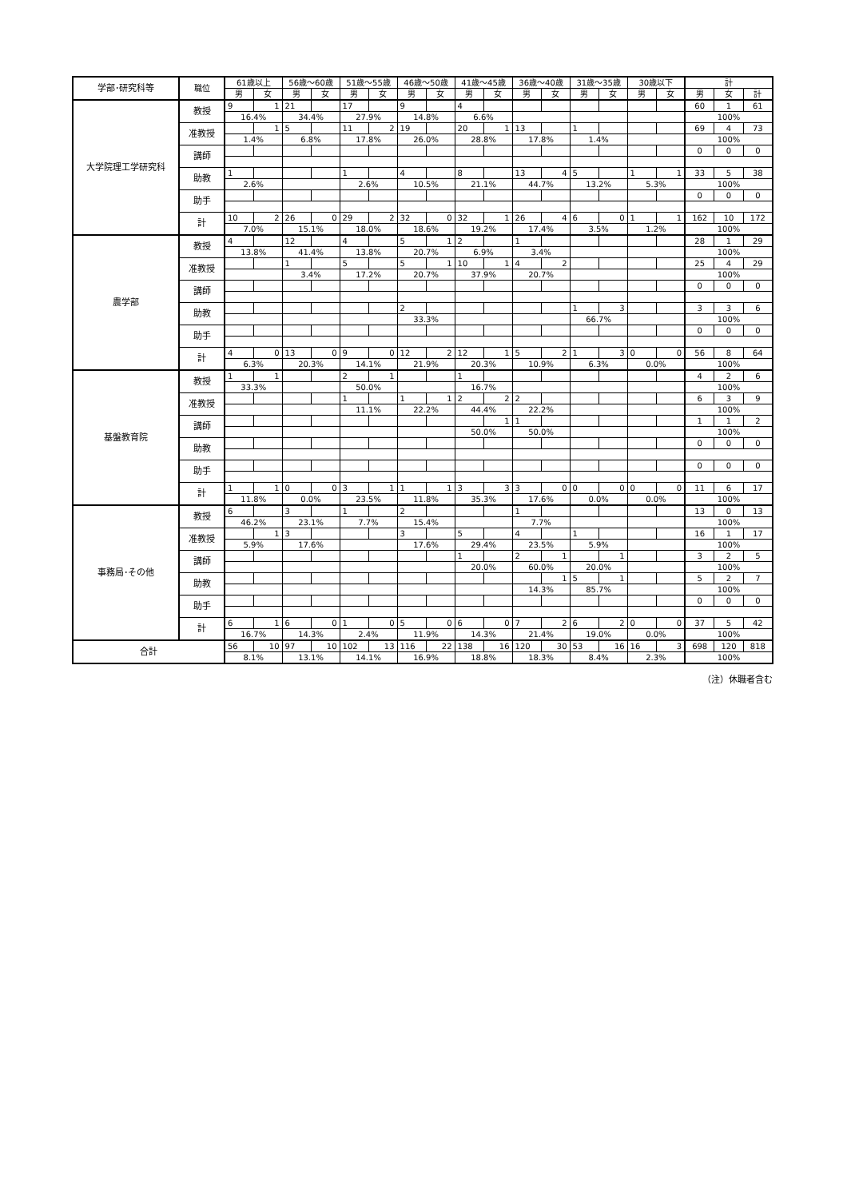| 学部･研究科等 | 職位 | 61歳以上 | | 56歳～60歳 | | 51歳～55歳 | | 46歳～50歳 | | 41歳～45歳 | | 36歳～40歳 | | 31歳～35歳 | | 30歳以下 | | 計 | | |
| --- | --- | --- | --- | --- | --- | --- | --- | --- | --- | --- | --- | --- | --- | --- | --- | --- | --- | --- | --- | --- |
| | | 男 | 女 | 男 | 女 | 男 | 女 | 男 | 女 | 男 | 女 | 男 | 女 | 男 | 女 | 男 | 女 | 男 | 女 | 計 |
| 大学院理工学研究科 | 教授 | 9 | 1 | 21 | | 17 | | 9 | | 4 | | | | | | | | 60 | 1 | 61 |
| | | 16.4% | | 34.4% | | 27.9% | | 14.8% | | 6.6% | | | | | | | | 100% | | |
| | 准教授 | | 1 | 5 | | 11 | 2 | 19 | | 20 | 1 | 13 | | 1 | | | | 69 | 4 | 73 |
| | | 1.4% | | 6.8% | | 17.8% | | 26.0% | | 28.8% | | 17.8% | | 1.4% | | | | 100% | | |
| | 講師 | | | | | | | | | | | | | | | | | 0 | 0 | 0 |
| | 助教 | 1 | | | | 1 | | 4 | | 8 | | 13 | 4 | 5 | | 1 | 1 | 33 | 5 | 38 |
| | | 2.6% | | | | 2.6% | | 10.5% | | 21.1% | | 44.7% | | 13.2% | | 5.3% | | 100% | | |
| | 助手 | | | | | | | | | | | | | | | | | 0 | 0 | 0 |
| | 計 | 10 | 2 | 26 | 0 | 29 | 2 | 32 | 0 | 32 | 1 | 26 | 4 | 6 | 0 | 1 | 1 | 162 | 10 | 172 |
| | | 7.0% | | 15.1% | | 18.0% | | 18.6% | | 19.2% | | 17.4% | | 3.5% | | 1.2% | | 100% | | |
| 農学部 | 教授 | 4 | | 12 | | 4 | | 5 | 1 | 2 | | 1 | | | | | | 28 | 1 | 29 |
| | | 13.8% | | 41.4% | | 13.8% | | 20.7% | | 6.9% | | 3.4% | | | | | | 100% | | |
| | 准教授 | | | 1 | | 5 | | 5 | 1 | 10 | 1 | 4 | 2 | | | | | 25 | 4 | 29 |
| | | | | 3.4% | | 17.2% | | 20.7% | | 37.9% | | 20.7% | | | | | | 100% | | |
| | 講師 | | | | | | | | | | | | | | | | | 0 | 0 | 0 |
| | 助教 | | | | | | | 2 | | | | | | 1 | 3 | | | 3 | 3 | 6 |
| | | | | | | | | 33.3% | | | | | | 66.7% | | | | 100% | | |
| | 助手 | | | | | | | | | | | | | | | | | 0 | 0 | 0 |
| | 計 | 4 | 0 | 13 | 0 | 9 | 0 | 12 | 2 | 12 | 1 | 5 | 2 | 1 | 3 | 0 | 0 | 56 | 8 | 64 |
| | | 6.3% | | 20.3% | | 14.1% | | 21.9% | | 20.3% | | 10.9% | | 6.3% | | 0.0% | | 100% | | |
| 基盤教育院 | 教授 | 1 | 1 | | | 2 | 1 | | | 1 | | | | | | | | 4 | 2 | 6 |
| | | 33.3% | | | | 50.0% | | | | 16.7% | | | | | | | | 100% | | |
| | 准教授 | | | | | 1 | | 1 | 1 | 2 | 2 | 2 | | | | | | 6 | 3 | 9 |
| | | | | | | 11.1% | | 22.2% | | 44.4% | | 22.2% | | | | | | 100% | | |
| | 講師 | | | | | | | | | | 1 | 1 | | | | | | 1 | 1 | 2 |
| | | | | | | | | | | 50.0% | | 50.0% | | | | | | 100% | | |
| | 助教 | | | | | | | | | | | | | | | | | 0 | 0 | 0 |
| | 助手 | | | | | | | | | | | | | | | | | 0 | 0 | 0 |
| | 計 | 1 | 1 | 0 | 0 | 3 | 1 | 1 | 1 | 3 | 3 | 3 | 0 | 0 | 0 | 0 | 0 | 11 | 6 | 17 |
| | | 11.8% | | 0.0% | | 23.5% | | 11.8% | | 35.3% | | 17.6% | | 0.0% | | 0.0% | | 100% | | |
| 事務局･その他 | 教授 | 6 | | 3 | | 1 | | 2 | | | | 1 | | | | | | 13 | 0 | 13 |
| | | 46.2% | | 23.1% | | 7.7% | | 15.4% | | | | 7.7% | | | | | | 100% | | |
| | 准教授 | | 1 | 3 | | | | 3 | | 5 | | 4 | | 1 | | | | 16 | 1 | 17 |
| | | 5.9% | | 17.6% | | | | 17.6% | | 29.4% | | 23.5% | | 5.9% | | | | 100% | | |
| | 講師 | | | | | | | | | 1 | | 2 | 1 | | 1 | | | 3 | 2 | 5 |
| | | | | | | | | | | 20.0% | | 60.0% | | 20.0% | | | | 100% | | |
| | 助教 | | | | | | | | | | | | 1 | 5 | 1 | | | 5 | 2 | 7 |
| | | | | | | | | | | | | 14.3% | | 85.7% | | | | 100% | | |
| | 助手 | | | | | | | | | | | | | | | | | 0 | 0 | 0 |
| | 計 | 6 | 1 | 6 | 0 | 1 | 0 | 5 | 0 | 6 | 0 | 7 | 2 | 6 | 2 | 0 | 0 | 37 | 5 | 42 |
| | | 16.7% | | 14.3% | | 2.4% | | 11.9% | | 14.3% | | 21.4% | | 19.0% | | 0.0% | | 100% | | |
| 合計 | | 56 | 10 | 97 | 10 | 102 | 13 | 116 | 22 | 138 | 16 | 120 | 30 | 53 | 16 | 16 | 3 | 698 | 120 | 818 |
| | | 8.1% | | 13.1% | | 14.1% | | 16.9% | | 18.8% | | 18.3% | | 8.4% | | 2.3% | | 100% | | |
（注）休職者含む